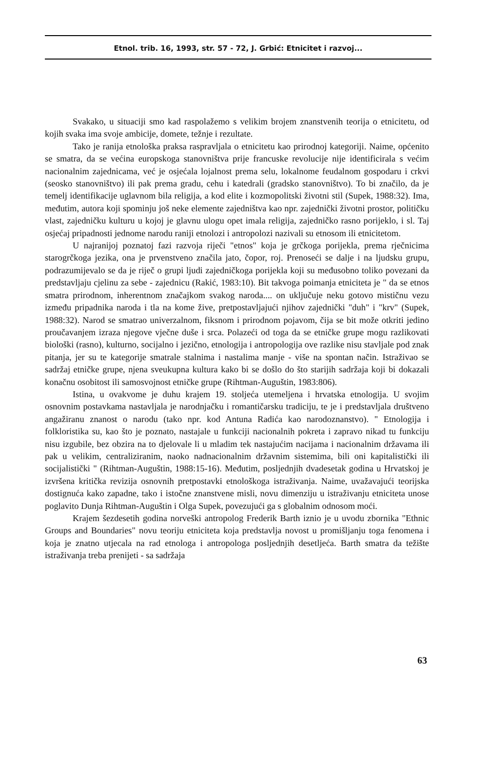Etnol. trib. 16, 1993, str. 57 - 72, J. Grbić: Etnicitet i razvoj...
Svakako, u situaciji smo kad raspolažemo s velikim brojem znanstvenih teorija o etnicitetu, od kojih svaka ima svoje ambicije, domete, težnje i rezultate.
Tako je ranija etnološka praksa raspravljala o etnicitetu kao prirodnoj kategoriji. Naime, općenito se smatra, da se većina europskoga stanovništva prije francuske revolucije nije identificirala s većim nacionalnim zajednicama, već je osjećala lojalnost prema selu, lokalnome feudalnom gospodaru i crkvi (seosko stanovništvo) ili pak prema gradu, cehu i katedrali (gradsko stanovništvo). To bi značilo, da je temelj identifikacije uglavnom bila religija, a kod elite i kozmopolitski životni stil (Supek, 1988:32). Ima, međutim, autora koji spominju još neke elemente zajedništva kao npr. zajednički životni prostor, političku vlast, zajedničku kulturu u kojoj je glavnu ulogu opet imala religija, zajedničko rasno porijeklo, i sl. Taj osjećaj pripadnosti jednome narodu raniji etnolozi i antropolozi nazivali su etnosom ili etnicitetom.
U najranijoj poznatoj fazi razvoja riječi "etnos" koja je grčkoga porijekla, prema rječnicima starogrčkoga jezika, ona je prvenstveno značila jato, čopor, roj. Prenoseći se dalje i na ljudsku grupu, podrazumijevalo se da je riječ o grupi ljudi zajedničkoga porijekla koji su međusobno toliko povezani da predstavljaju cjelinu za sebe - zajednicu (Rakić, 1983:10). Bit takvoga poimanja etniciteta je " da se etnos smatra prirodnom, inherentnom značajkom svakog naroda.... on uključuje neku gotovo mističnu vezu između pripadnika naroda i tla na kome žive, pretpostavljajući njihov zajednički "duh" i "krv" (Supek, 1988:32). Narod se smatrao univerzalnom, fiksnom i prirodnom pojavom, čija se bit može otkriti jedino proučavanjem izraza njegove vječne duše i srca. Polazeći od toga da se etničke grupe mogu razlikovati biološki (rasno), kulturno, socijalno i jezično, etnologija i antropologija ove razlike nisu stavljale pod znak pitanja, jer su te kategorije smatrale stalnima i nastalima manje - više na spontan način. Istraživao se sadržaj etničke grupe, njena sveukupna kultura kako bi se došlo do što starijih sadržaja koji bi dokazali konačnu osobitost ili samosvojnost etničke grupe (Rihtman-Auguštin, 1983:806).
Istina, u ovakvome je duhu krajem 19. stoljeća utemeljena i hrvatska etnologija. U svojim osnovnim postavkama nastavljala je narodnjačku i romantičarsku tradiciju, te je i predstavljala društveno angažiranu znanost o narodu (tako npr. kod Antuna Radića kao narodoznanstvo). " Etnologija i folkloristika su, kao što je poznato, nastajale u funkciji nacionalnih pokreta i zapravo nikad tu funkciju nisu izgubile, bez obzira na to djelovale li u mladim tek nastajućim nacijama i nacionalnim državama ili pak u velikim, centraliziranim, naoko nadnacionalnim državnim sistemima, bili oni kapitalistički ili socijalistički " (Rihtman-Auguštin, 1988:15-16). Međutim, posljednjih dvadesetak godina u Hrvatskoj je izvršena kritička revizija osnovnih pretpostavki etnološkoga istraživanja. Naime, uvažavajući teorijska dostignuća kako zapadne, tako i istočne znanstvene misli, novu dimenziju u istraživanju etniciteta unose poglavito Dunja Rihtman-Auguštin i Olga Supek, povezujući ga s globalnim odnosom moći.
Krajem šezdesetih godina norveški antropolog Frederik Barth iznio je u uvodu zbornika "Ethnic Groups and Boundaries" novu teoriju etniciteta koja predstavlja novost u promišljanju toga fenomena i koja je znatno utjecala na rad etnologa i antropologa posljednjih desetljeća. Barth smatra da težište istraživanja treba prenijeti - sa sadržaja
63